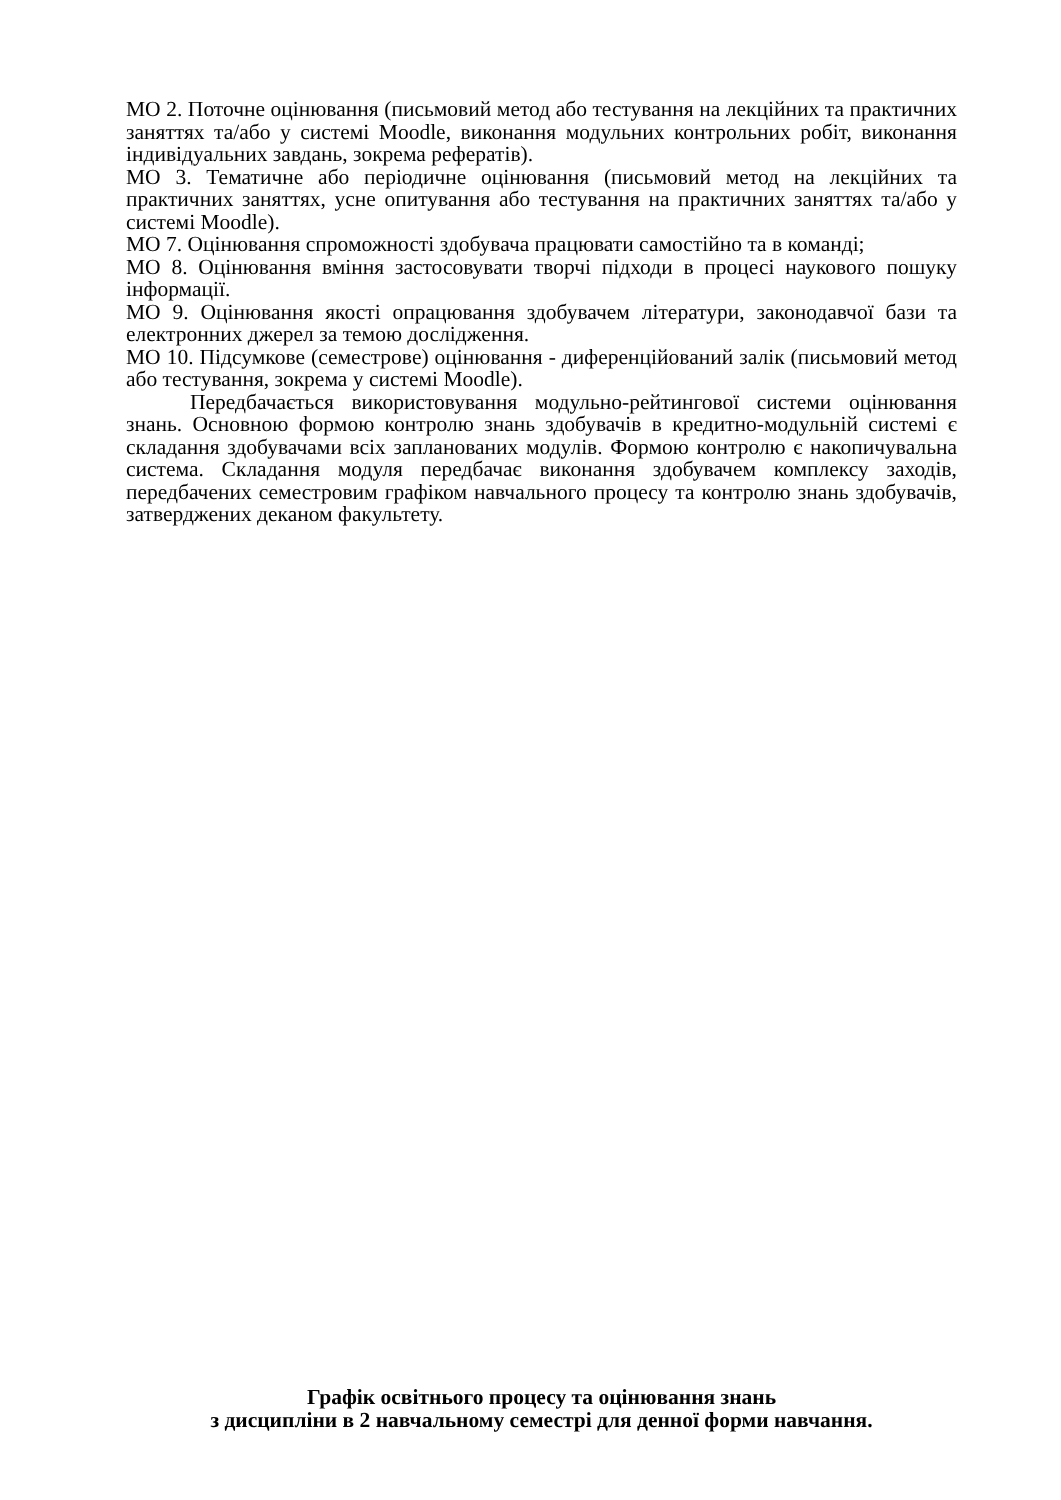МО 2. Поточне оцінювання (письмовий метод або тестування на лекційних та практичних заняттях та/або у системі Moodle, виконання модульних контрольних робіт, виконання індивідуальних завдань, зокрема рефератів).
МО 3. Тематичне або періодичне оцінювання (письмовий метод на лекційних та практичних заняттях, усне опитування або тестування на практичних заняттях та/або у системі Moodle).
МО 7. Оцінювання спроможності здобувача працювати самостійно та в команді;
МО 8. Оцінювання вміння застосовувати творчі підходи в процесі наукового пошуку інформації.
МО 9. Оцінювання якості опрацювання здобувачем літератури, законодавчої бази та електронних джерел за темою дослідження.
МО 10. Підсумкове (семестрове) оцінювання - диференційований залік (письмовий метод або тестування, зокрема у системі Moodle).
Передбачається використовування модульно-рейтингової системи оцінювання знань. Основною формою контролю знань здобувачів в кредитно-модульній системі є складання здобувачами всіх запланованих модулів. Формою контролю є накопичувальна система. Складання модуля передбачає виконання здобувачем комплексу заходів, передбачених семестровим графіком навчального процесу та контролю знань здобувачів, затверджених деканом факультету.
Графік освітнього процесу та оцінювання знань
з дисципліни в 2 навчальному семестрі для денної форми навчання.